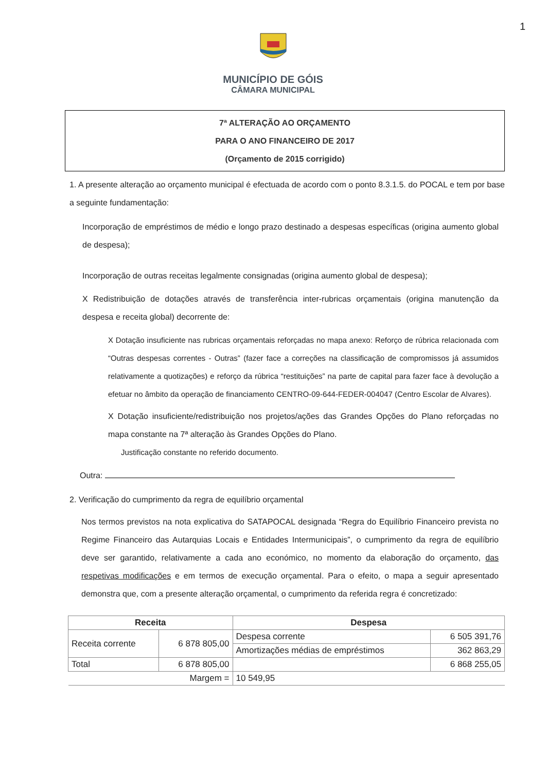1
MUNICÍPIO DE GÓIS
CÂMARA MUNICIPAL
7ª ALTERAÇÃO AO ORÇAMENTO
PARA O ANO FINANCEIRO DE 2017
(Orçamento de 2015 corrigido)
1. A presente alteração ao orçamento municipal é efectuada de acordo com o ponto 8.3.1.5. do POCAL e tem por base a seguinte fundamentação:
Incorporação de empréstimos de médio e longo prazo destinado a despesas específicas (origina aumento global de despesa);
Incorporação de outras receitas legalmente consignadas (origina aumento global de despesa);
X Redistribuição de dotações através de transferência inter-rubricas orçamentais (origina manutenção da despesa e receita global) decorrente de:
X Dotação insuficiente nas rubricas orçamentais reforçadas no mapa anexo: Reforço de rúbrica relacionada com “Outras despesas correntes - Outras” (fazer face a correções na classificação de compromissos já assumidos relativamente a quotizações) e reforço da rúbrica “restituições” na parte de capital para fazer face à devolução a efetuar no âmbito da operação de financiamento CENTRO-09-644-FEDER-004047 (Centro Escolar de Alvares).
X Dotação insuficiente/redistribuição nos projetos/ações das Grandes Opções do Plano reforçadas no mapa constante na 7ª alteração às Grandes Opções do Plano.
Justificação constante no referido documento.
Outra:
2. Verificação do cumprimento da regra de equilíbrio orçamental
Nos termos previstos na nota explicativa do SATAPOCAL designada “Regra do Equilíbrio Financeiro prevista no Regime Financeiro das Autarquias Locais e Entidades Intermunicipais”, o cumprimento da regra de equilíbrio deve ser garantido, relativamente a cada ano económico, no momento da elaboração do orçamento, das respetivas modificações e em termos de execução orçamental. Para o efeito, o mapa a seguir apresentado demonstra que, com a presente alteração orçamental, o cumprimento da referida regra é concretizado:
| Receita | | Despesa | |
| --- | --- | --- | --- |
| Receita corrente | 6 878 805,00 | Despesa corrente | 6 505 391,76 |
| | | Amortizações médias de empréstimos | 362 863,29 |
| Total | 6 878 805,00 | | 6 868 255,05 |
| Margem = | | 10 549,95 | |